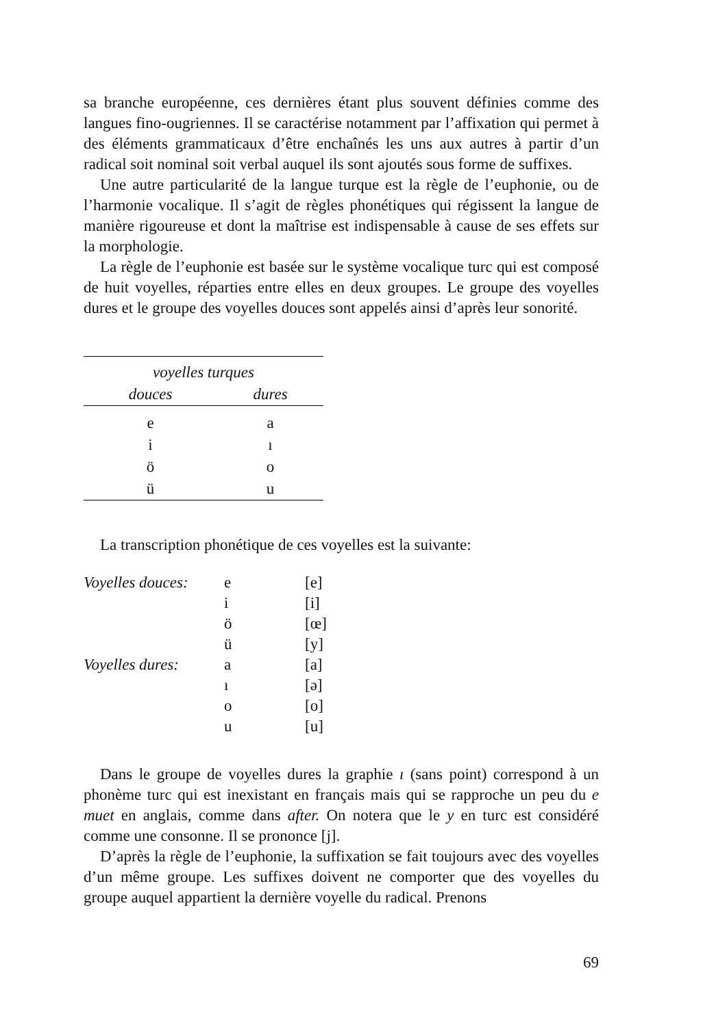sa branche européenne, ces dernières étant plus souvent définies comme des langues fino-ougriennes. Il se caractérise notamment par l’affixation qui permet à des éléments grammaticaux d’être enchaînés les uns aux autres à partir d’un radical soit nominal soit verbal auquel ils sont ajoutés sous forme de suffixes.
Une autre particularité de la langue turque est la règle de l’euphonie, ou de l’harmonie vocalique. Il s’agit de règles phonétiques qui régissent la langue de manière rigoureuse et dont la maîtrise est indispensable à cause de ses effets sur la morphologie.
La règle de l’euphonie est basée sur le système vocalique turc qui est composé de huit voyelles, réparties entre elles en deux groupes. Le groupe des voyelles dures et le groupe des voyelles douces sont appelés ainsi d’après leur sonorité.
| voyelles turques | |
| --- | --- |
| douces | dures |
| e | a |
| i | ı |
| ö | o |
| ü | u |
La transcription phonétique de ces voyelles est la suivante:
| Voyelles douces: | e | [e] |
| | i | [i] |
| | ö | [œ] |
| | ü | [y] |
| Voyelles dures: | a | [a] |
| | ı | [ə] |
| | o | [o] |
| | u | [u] |
Dans le groupe de voyelles dures la graphie ı (sans point) correspond à un phonème turc qui est inexistant en français mais qui se rapproche un peu du e muet en anglais, comme dans after. On notera que le y en turc est considéré comme une consonne. Il se prononce [j].
D’après la règle de l’euphonie, la suffixation se fait toujours avec des voyelles d’un même groupe. Les suffixes doivent ne comporter que des voyelles du groupe auquel appartient la dernière voyelle du radical. Prenons
69